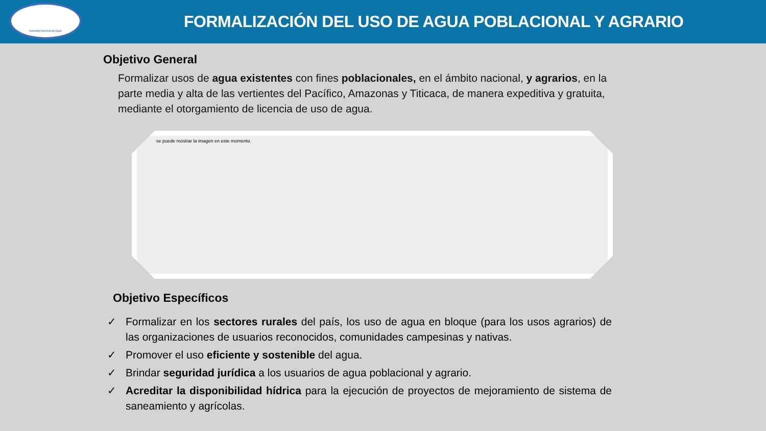Autoridad Nacional del Agua
FORMALIZACIÓN DEL USO DE AGUA POBLACIONAL Y AGRARIO
Objetivo General
Formalizar usos de agua existentes con fines poblacionales, en el ámbito nacional, y agrarios, en la parte media y alta de las vertientes del Pacífico, Amazonas y Titicaca, de manera expeditiva y gratuita, mediante el otorgamiento de licencia de uso de agua.
se puede mostrar la imagen en este momento.
Objetivo Específicos
✓ Formalizar en los sectores rurales del país, los uso de agua en bloque (para los usos agrarios) de las organizaciones de usuarios reconocidos, comunidades campesinas y nativas.
✓ Promover el uso eficiente y sostenible del agua.
✓ Brindar seguridad jurídica a los usuarios de agua poblacional y agrario.
✓ Acreditar la disponibilidad hídrica para la ejecución de proyectos de mejoramiento de sistema de saneamiento y agrícolas.